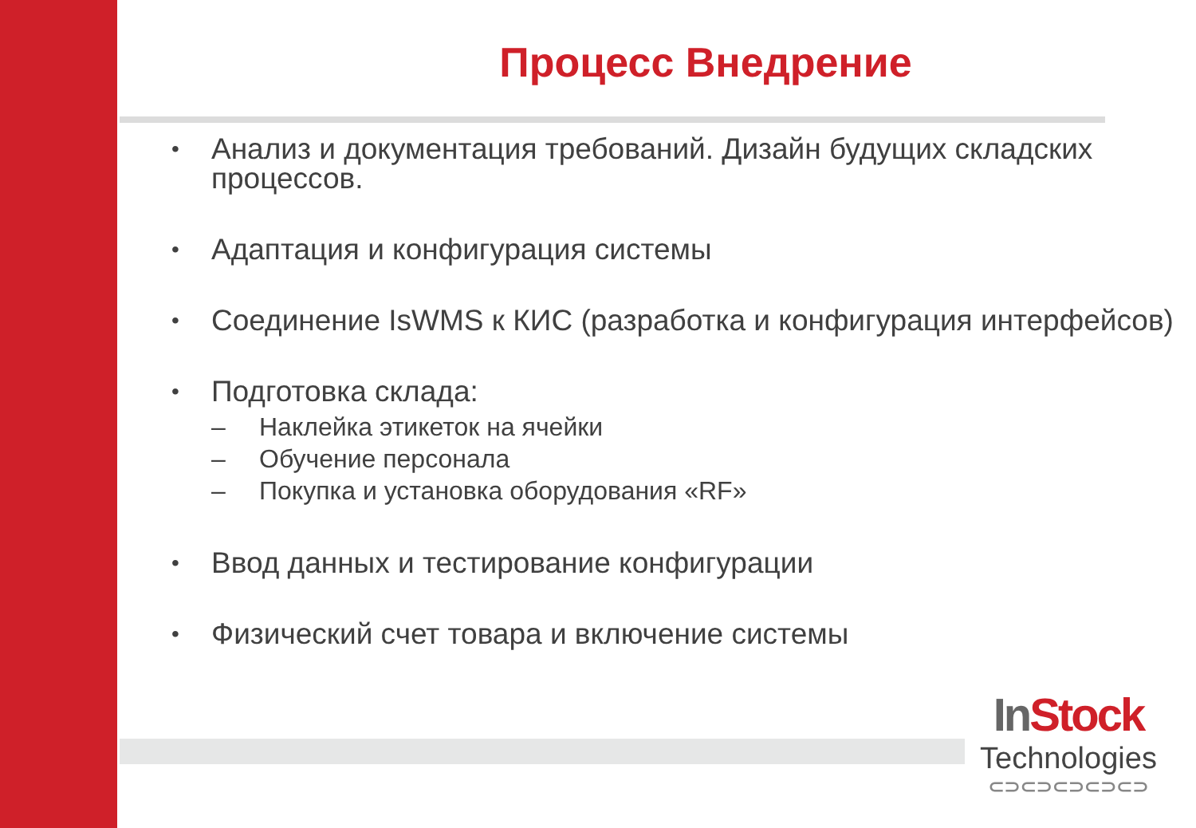Процесс Внедрение
• Анализ и документация требований. Дизайн будущих складских процессов.
• Адаптация и конфигурация системы
• Соединение IsWMS к КИС (разработка и конфигурация интерфейсов)
•
Подготовка склада:
– Наклейка этикеток на ячейки
– Обучение персонала
– Покупка и установка оборудования «RF»
• Ввод данных и тестирование конфигурации
• Физический счет товара и включение системы
In Stock
Technologies
⊂⊃⊂⊃⊂⊃⊂⊃⊂⊃